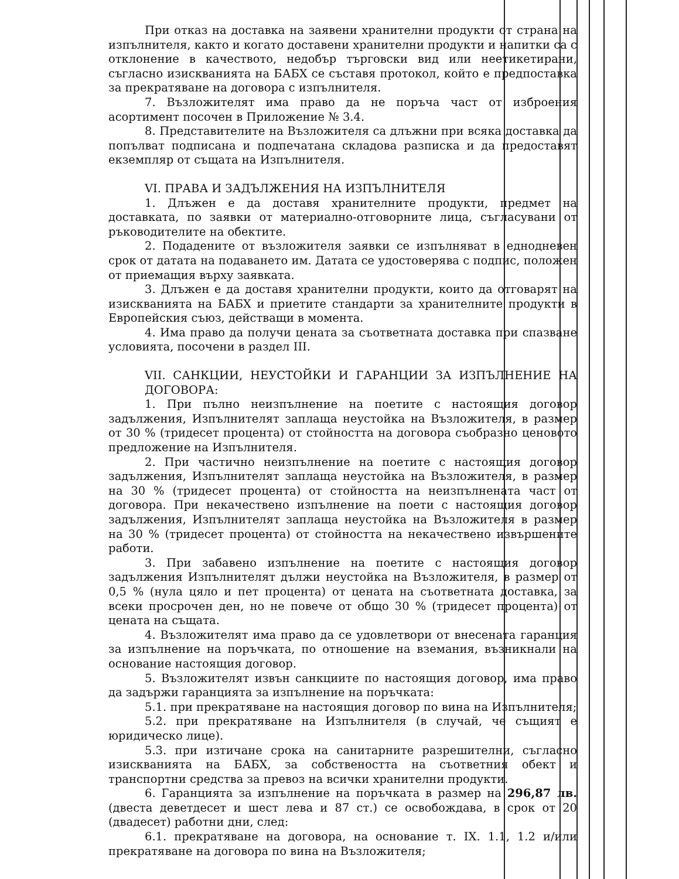При отказ на доставка на заявени хранителни продукти от страна на изпълнителя, както и когато доставени хранителни продукти и напитки са с отклонение в качеството, недобър търговски вид или неетикетирани, съгласно изискванията на БАБХ се съставя протокол, който е предпоставка за прекратяване на договора с изпълнителя.
7. Възложителят има право да не поръча част от изброения асортимент посочен в Приложение № 3.4.
8. Представителите на Възложителя са длъжни при всяка доставка да попълват подписана и подпечатана складова разписка и да предоставят екземпляр от същата на Изпълнителя.
VI. ПРАВА И ЗАДЪЛЖЕНИЯ НА ИЗПЪЛНИТЕЛЯ
1. Длъжен е да доставя хранителните продукти, предмет на доставката, по заявки от материално-отговорните лица, съгласувани от ръководителите на обектите.
2. Подадените от възложителя заявки се изпълняват в еднодневен срок от датата на подаването им. Датата се удостоверява с подпис, положен от приемащия върху заявката.
3. Длъжен е да доставя хранителни продукти, които да отговарят на изискванията на БАБХ и приетите стандарти за хранителните продукти в Европейския съюз, действащи в момента.
4. Има право да получи цената за съответната доставка при спазване условията, посочени в раздел III.
VII. САНКЦИИ, НЕУСТОЙКИ И ГАРАНЦИИ ЗА ИЗПЪЛНЕНИЕ НА ДОГОВОРА:
1. При пълно неизпълнение на поетите с настоящия договор задължения, Изпълнителят заплаща неустойка на Възложителя, в размер от 30 % (тридесет процента) от стойността на договора съобразно ценовото предложение на Изпълнителя.
2. При частично неизпълнение на поетите с настоящия договор задължения, Изпълнителят заплаща неустойка на Възложителя, в размер на 30 % (тридесет процента) от стойността на неизпълнената част от договора. При некачествено изпълнение на поети с настоящия договор задължения, Изпълнителят заплаща неустойка на Възложителя в размер на 30 % (тридесет процента) от стойността на некачествено извършените работи.
3. При забавено изпълнение на поетите с настоящия договор задължения Изпълнителят дължи неустойка на Възложителя, в размер от 0,5 % (нула цяло и пет процента) от цената на съответната доставка, за всеки просрочен ден, но не повече от общо 30 % (тридесет процента) от цената на същата.
4. Възложителят има право да се удовлетвори от внесената гаранция за изпълнение на поръчката, по отношение на вземания, възникнали на основание настоящия договор.
5. Възложителят извън санкциите по настоящия договор, има право да задържи гаранцията за изпълнение на поръчката:
5.1. при прекратяване на настоящия договор по вина на Изпълнителя;
5.2. при прекратяване на Изпълнителя (в случай, че същият е юридическо лице).
5.3. при изтичане срока на санитарните разрешителни, съгласно изискванията на БАБХ, за собствеността на съответния обект и транспортни средства за превоз на всички хранителни продукти.
6. Гаранцията за изпълнение на поръчката в размер на 296,87 лв. (двеста деветдесет и шест лева и 87 ст.) се освобождава, в срок от 20 (двадесет) работни дни, след:
6.1. прекратяване на договора, на основание т. IX. 1.1, 1.2 и/или прекратяване на договора по вина на Възложителя;